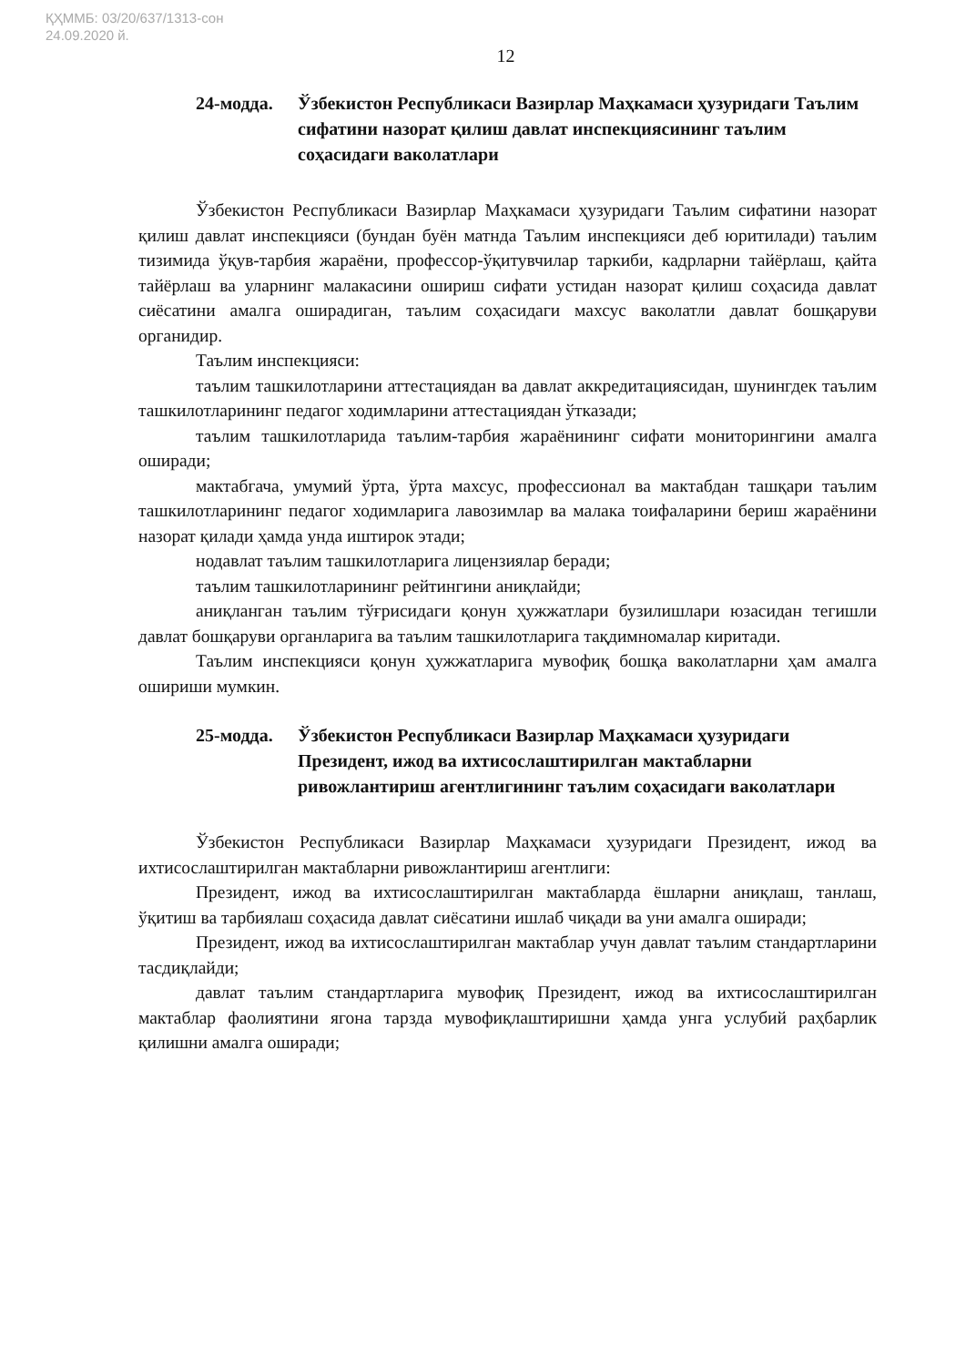ҚҲММБ: 03/20/637/1313-сон
24.09.2020 й.
12
24-модда. Ўзбекистон Республикаси Вазирлар Маҳкамаси ҳузуридаги Таълим сифатини назорат қилиш давлат инспекциясининг таълим соҳасидаги ваколатлари
Ўзбекистон Республикаси Вазирлар Маҳкамаси ҳузуридаги Таълим сифатини назорат қилиш давлат инспекцияси (бундан буён матнда Таълим инспекцияси деб юритилади) таълим тизимида ўқув-тарбия жараёни, профессор-ўқитувчилар таркиби, кадрларни тайёрлаш, қайта тайёрлаш ва уларнинг малакасини ошириш сифати устидан назорат қилиш соҳасида давлат сиёсатини амалга оширадиган, таълим соҳасидаги махсус ваколатли давлат бошқаруви органидир.
Таълим инспекцияси:
таълим ташкилотларини аттестациядан ва давлат аккредитациясидан, шунингдек таълим ташкилотларининг педагог ходимларини аттестациядан ўтказади;
таълим ташкилотларида таълим-тарбия жараёнининг сифати мониторингини амалга оширади;
мактабгача, умумий ўрта, ўрта махсус, профессионал ва мактабдан ташқари таълим ташкилотларининг педагог ходимларига лавозимлар ва малака тоифаларини бериш жараёнини назорат қилади ҳамда унда иштирок этади;
нодавлат таълим ташкилотларига лицензиялар беради;
таълим ташкилотларининг рейтингини аниқлайди;
аниқланган таълим тўғрисидаги қонун ҳужжатлари бузилишлари юзасидан тегишли давлат бошқаруви органларига ва таълим ташкилотларига тақдимномалар киритади.
Таълим инспекцияси қонун ҳужжатларига мувофиқ бошқа ваколатларни ҳам амалга ошириши мумкин.
25-модда. Ўзбекистон Республикаси Вазирлар Маҳкамаси ҳузуридаги Президент, ижод ва ихтисослаштирилган мактабларни ривожлантириш агентлигининг таълим соҳасидаги ваколатлари
Ўзбекистон Республикаси Вазирлар Маҳкамаси ҳузуридаги Президент, ижод ва ихтисослаштирилган мактабларни ривожлантириш агентлиги:
Президент, ижод ва ихтисослаштирилган мактабларда ёшларни аниқлаш, танлаш, ўқитиш ва тарбиялаш соҳасида давлат сиёсатини ишлаб чиқади ва уни амалга оширади;
Президент, ижод ва ихтисослаштирилган мактаблар учун давлат таълим стандартларини тасдиқлайди;
давлат таълим стандартларига мувофиқ Президент, ижод ва ихтисослаштирилган мактаблар фаолиятини ягона тарзда мувофиқлаштиришни ҳамда унга услубий раҳбарлик қилишни амалга оширади;